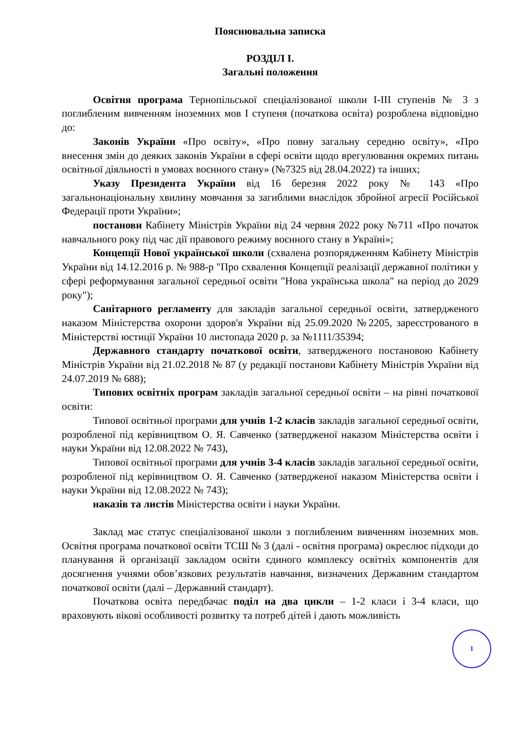Пояснювальна записка
РОЗДІЛ І.
Загальні положення
Освітня програма Тернопільської спеціалізованої школи І-ІІІ ступенів № 3 з поглибленим вивченням іноземних мов І ступеня (початкова освіта) розроблена відповідно до:
Законів України «Про освіту», «Про повну загальну середню освіту», «Про внесення змін до деяких законів України в сфері освіти щодо врегулювання окремих питань освітньої діяльності в умовах воєнного стану» (№7325 від 28.04.2022) та інших;
Указу Президента України від 16 березня 2022 року № 143 «Про загальнонаціональну хвилину мовчання за загиблими внаслідок збройної агресії Російської Федерації проти України»;
постанови Кабінету Міністрів України від 24 червня 2022 року №711 «Про початок навчального року під час дії правового режиму воєнного стану в Україні»;
Концепції Нової української школи (схвалена розпорядженням Кабінету Міністрів України від 14.12.2016 р. № 988-р "Про схвалення Концепції реалізації державної політики у сфері реформування загальної середньої освіти "Нова українська школа" на період до 2029 року");
Санітарного регламенту для закладів загальної середньої освіти, затвердженого наказом Міністерства охорони здоров'я України від 25.09.2020 №2205, зареєстрованого в Міністерстві юстиції України 10 листопада 2020 р. за №1111/35394;
Державного стандарту початкової освіти, затвердженого постановою Кабінету Міністрів України від 21.02.2018 № 87 (у редакції постанови Кабінету Міністрів України від 24.07.2019 № 688);
Типових освітніх програм закладів загальної середньої освіти – на рівні початкової освіти:
Типової освітньої програми для учнів 1-2 класів закладів загальної середньої освіти, розробленої під керівництвом О. Я. Савченко (затвердженої наказом Міністерства освіти і науки України від 12.08.2022 № 743),
Типової освітньої програми для учнів 3-4 класів закладів загальної середньої освіти, розробленої під керівництвом О. Я. Савченко (затвердженої наказом Міністерства освіти і науки України від 12.08.2022 № 743);
наказів та листів Міністерства освіти і науки України.
Заклад має статус спеціалізованої школи з поглибленим вивченням іноземних мов. Освітня програма початкової освіти ТСШ № 3 (далі - освітня програма) окреслює підходи до планування й організації закладом освіти єдиного комплексу освітніх компонентів для досягнення учнями обов’язкових результатів навчання, визначених Державним стандартом початкової освіти (далі – Державний стандарт).
Початкова освіта передбачає поділ на два цикли – 1-2 класи і 3-4 класи, що враховують вікові особливості розвитку та потреб дітей і дають можливість
1